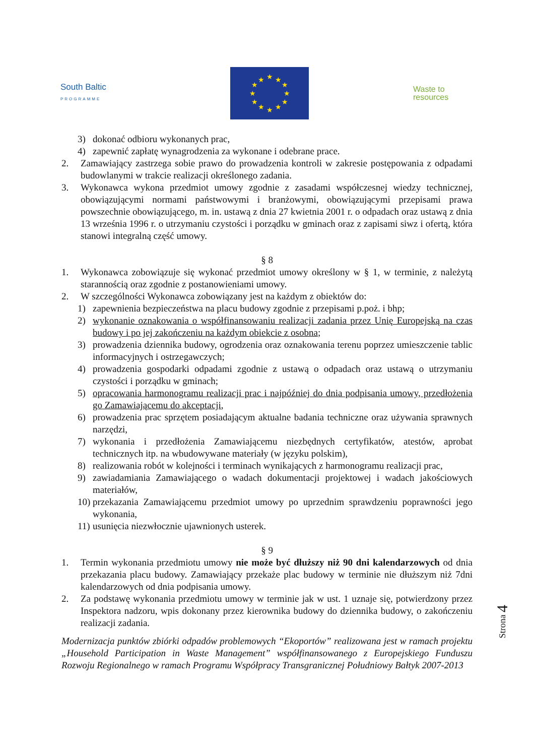South Baltic
PROGRAMME
★
★
★
★
★
★
★
★
★
★
★
★
Waste to
resources
3) dokonać odbioru wykonanych prac,
4) zapewnić zapłatę wynagrodzenia za wykonane i odebrane prace.
2. Zamawiający zastrzega sobie prawo do prowadzenia kontroli w zakresie postępowania z odpadami budowlanymi w trakcie realizacji określonego zadania.
3. Wykonawca wykona przedmiot umowy zgodnie z zasadami współczesnej wiedzy technicznej, obowiązującymi normami państwowymi i branżowymi, obowiązującymi przepisami prawa powszechnie obowiązującego, m. in. ustawą z dnia 27 kwietnia 2001 r. o odpadach oraz ustawą z dnia 13 września 1996 r. o utrzymaniu czystości i porządku w gminach oraz z zapisami siwz i ofertą, która stanowi integralną część umowy.
§ 8
1. Wykonawca zobowiązuje się wykonać przedmiot umowy określony w § 1, w terminie, z należytą starannością oraz zgodnie z postanowieniami umowy.
2. W szczególności Wykonawca zobowiązany jest na każdym z obiektów do:
1) zapewnienia bezpieczeństwa na placu budowy zgodnie z przepisami p.poż. i bhp;
2) wykonanie oznakowania o współfinansowaniu realizacji zadania przez Unię Europejską na czas budowy i po jej zakończeniu na każdym obiekcie z osobna;
3) prowadzenia dziennika budowy, ogrodzenia oraz oznakowania terenu poprzez umieszczenie tablic informacyjnych i ostrzegawczych;
4) prowadzenia gospodarki odpadami zgodnie z ustawą o odpadach oraz ustawą o utrzymaniu czystości i porządku w gminach;
5) opracowania harmonogramu realizacji prac i najpóźniej do dnia podpisania umowy, przedłożenia go Zamawiającemu do akceptacji,
6) prowadzenia prac sprzętem posiadającym aktualne badania techniczne oraz używania sprawnych narzędzi,
7) wykonania i przedłożenia Zamawiającemu niezbędnych certyfikatów, atestów, aprobat technicznych itp. na wbudowywane materiały (w języku polskim),
8) realizowania robót w kolejności i terminach wynikających z harmonogramu realizacji prac,
9) zawiadamiania Zamawiającego o wadach dokumentacji projektowej i wadach jakościowych materiałów,
10) przekazania Zamawiającemu przedmiot umowy po uprzednim sprawdzeniu poprawności jego wykonania,
11) usunięcia niezwłocznie ujawnionych usterek.
§ 9
1. Termin wykonania przedmiotu umowy nie może być dłuższy niż 90 dni kalendarzowych od dnia przekazania placu budowy. Zamawiający przekaże plac budowy w terminie nie dłuższym niż 7dni kalendarzowych od dnia podpisania umowy.
2. Za podstawę wykonania przedmiotu umowy w terminie jak w ust. 1 uznaje się, potwierdzony przez Inspektora nadzoru, wpis dokonany przez kierownika budowy do dziennika budowy, o zakończeniu realizacji zadania.
Modernizacja punktów zbiórki odpadów problemowych “Ekoportów” realizowana jest w ramach projektu „Household Participation in Waste Management” współfinansowanego z Europejskiego Funduszu Rozwoju Regionalnego w ramach Programu Współpracy Transgranicznej Południowy Bałtyk 2007-2013
Strona 4